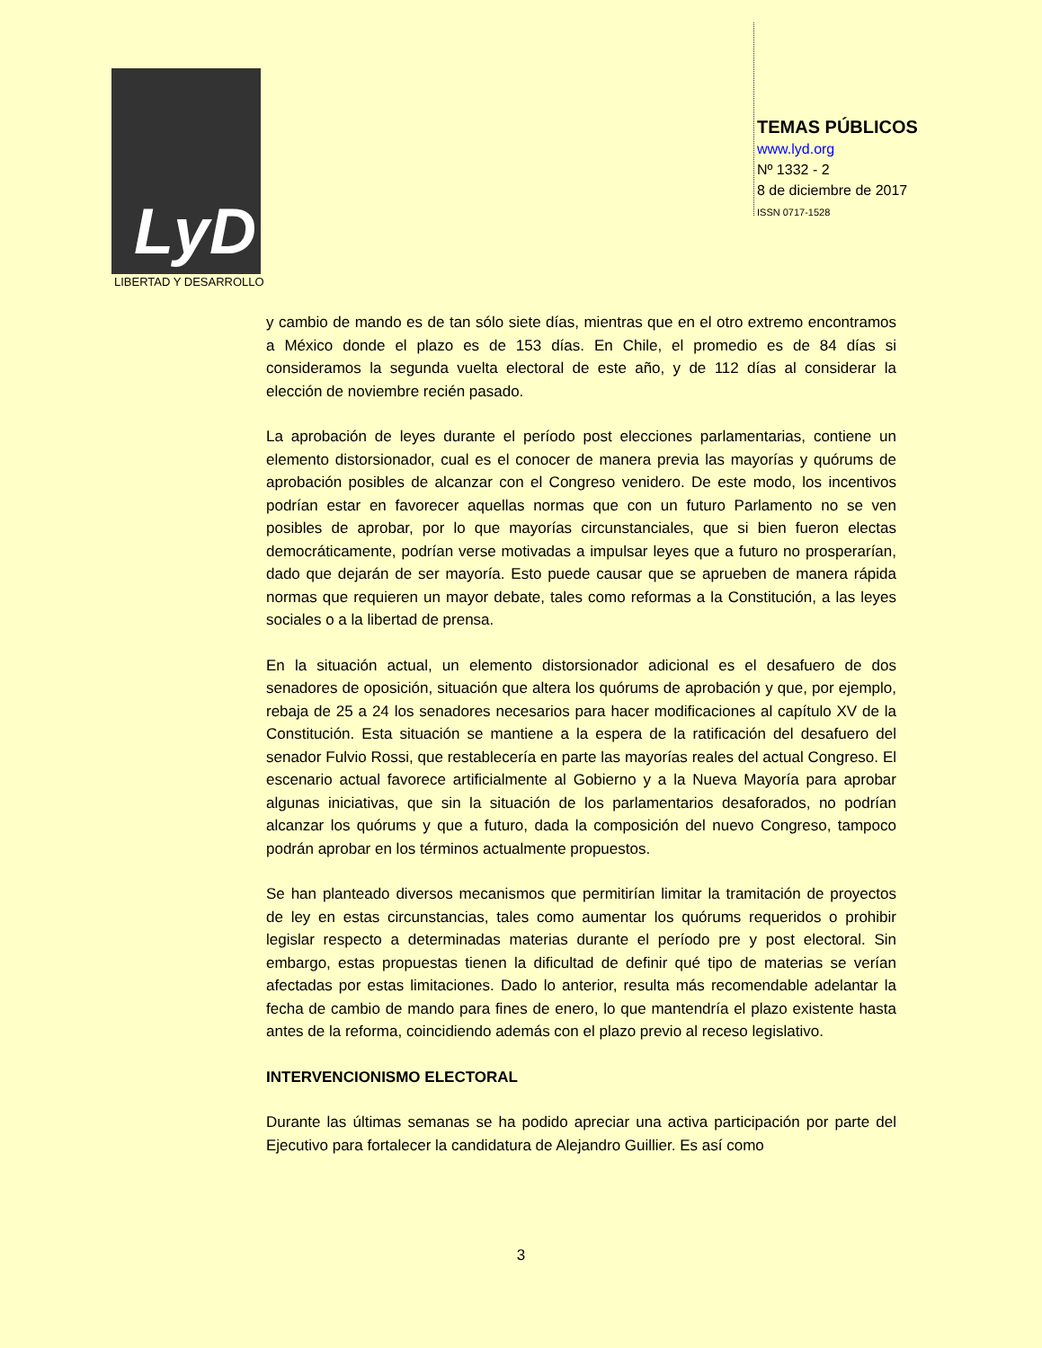LyD
LIBERTAD Y DESARROLLO
TEMAS PÚBLICOS
www.lyd.org
Nº 1332 - 2
8 de diciembre de 2017
ISSN 0717-1528
y cambio de mando es de tan sólo siete días, mientras que en el otro extremo encontramos a México donde el plazo es de 153 días. En Chile, el promedio es de 84 días si consideramos la segunda vuelta electoral de este año, y de 112 días al considerar la elección de noviembre recién pasado.
La aprobación de leyes durante el período post elecciones parlamentarias, contiene un elemento distorsionador, cual es el conocer de manera previa las mayorías y quórums de aprobación posibles de alcanzar con el Congreso venidero. De este modo, los incentivos podrían estar en favorecer aquellas normas que con un futuro Parlamento no se ven posibles de aprobar, por lo que mayorías circunstanciales, que si bien fueron electas democráticamente, podrían verse motivadas a impulsar leyes que a futuro no prosperarían, dado que dejarán de ser mayoría. Esto puede causar que se aprueben de manera rápida normas que requieren un mayor debate, tales como reformas a la Constitución, a las leyes sociales o a la libertad de prensa.
En la situación actual, un elemento distorsionador adicional es el desafuero de dos senadores de oposición, situación que altera los quórums de aprobación y que, por ejemplo, rebaja de 25 a 24 los senadores necesarios para hacer modificaciones al capítulo XV de la Constitución. Esta situación se mantiene a la espera de la ratificación del desafuero del senador Fulvio Rossi, que restablecería en parte las mayorías reales del actual Congreso. El escenario actual favorece artificialmente al Gobierno y a la Nueva Mayoría para aprobar algunas iniciativas, que sin la situación de los parlamentarios desaforados, no podrían alcanzar los quórums y que a futuro, dada la composición del nuevo Congreso, tampoco podrán aprobar en los términos actualmente propuestos.
Se han planteado diversos mecanismos que permitirían limitar la tramitación de proyectos de ley en estas circunstancias, tales como aumentar los quórums requeridos o prohibir legislar respecto a determinadas materias durante el período pre y post electoral. Sin embargo, estas propuestas tienen la dificultad de definir qué tipo de materias se verían afectadas por estas limitaciones. Dado lo anterior, resulta más recomendable adelantar la fecha de cambio de mando para fines de enero, lo que mantendría el plazo existente hasta antes de la reforma, coincidiendo además con el plazo previo al receso legislativo.
INTERVENCIONISMO ELECTORAL
Durante las últimas semanas se ha podido apreciar una activa participación por parte del Ejecutivo para fortalecer la candidatura de Alejandro Guillier. Es así como
3